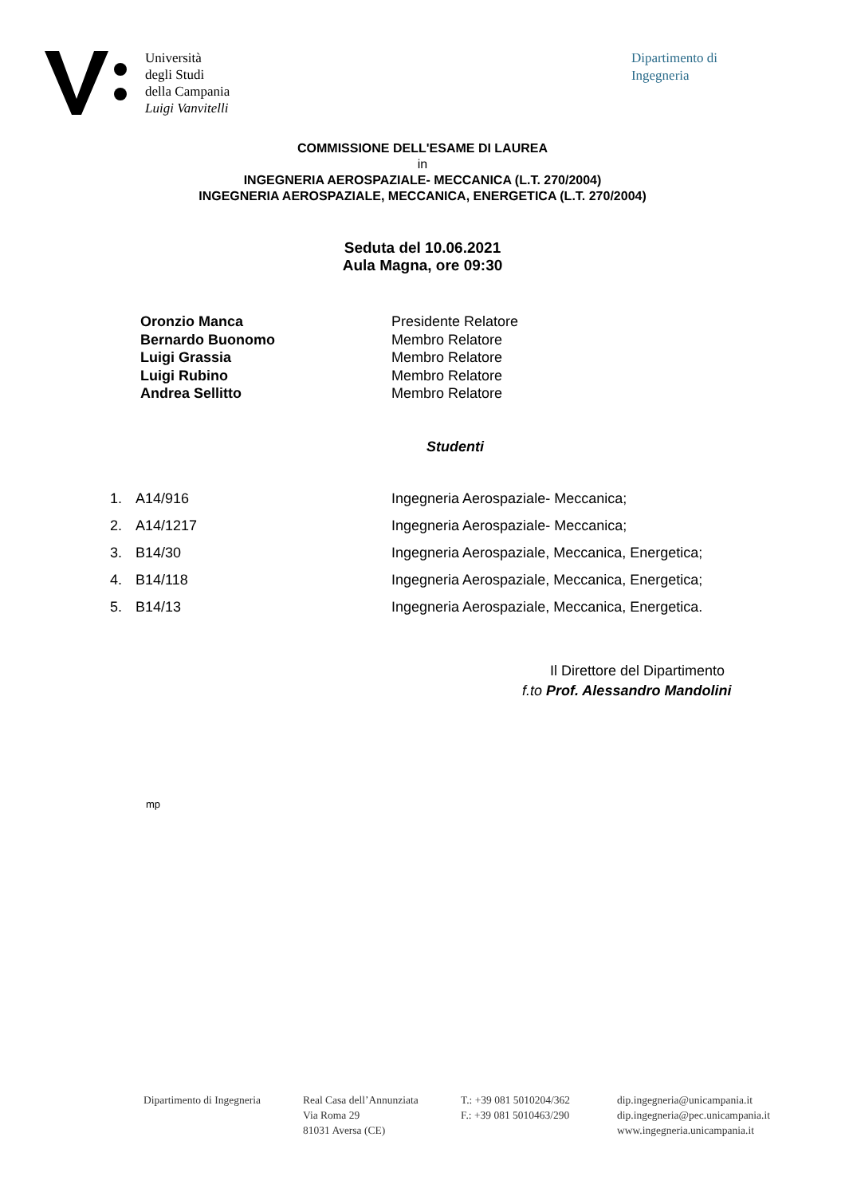Università
degli Studi
della Campania
Luigi Vanvitelli
Dipartimento di
Ingegneria
COMMISSIONE DELL'ESAME DI LAUREA
in
INGEGNERIA AEROSPAZIALE- MECCANICA (L.T. 270/2004)
INGEGNERIA AEROSPAZIALE, MECCANICA, ENERGETICA (L.T. 270/2004)
Seduta del 10.06.2021
Aula Magna, ore 09:30
Oronzio Manca Presidente Relatore
Bernardo Buonomo Membro Relatore
Luigi Grassia Membro Relatore
Luigi Rubino Membro Relatore
Andrea Sellitto Membro Relatore
Studenti
1. A14/916 Ingegneria Aerospaziale- Meccanica;
2. A14/1217 Ingegneria Aerospaziale- Meccanica;
3. B14/30 Ingegneria Aerospaziale, Meccanica, Energetica;
4. B14/118 Ingegneria Aerospaziale, Meccanica, Energetica;
5. B14/13 Ingegneria Aerospaziale, Meccanica, Energetica.
Il Direttore del Dipartimento
f.to Prof. Alessandro Mandolini
mp
Dipartimento di Ingegneria
Real Casa dell’Annunziata
Via Roma 29
81031 Aversa (CE)
T.: +39 081 5010204/362
F.: +39 081 5010463/290
dip.ingegneria@unicampania.it
dip.ingegneria@pec.unicampania.it
www.ingegneria.unicampania.it